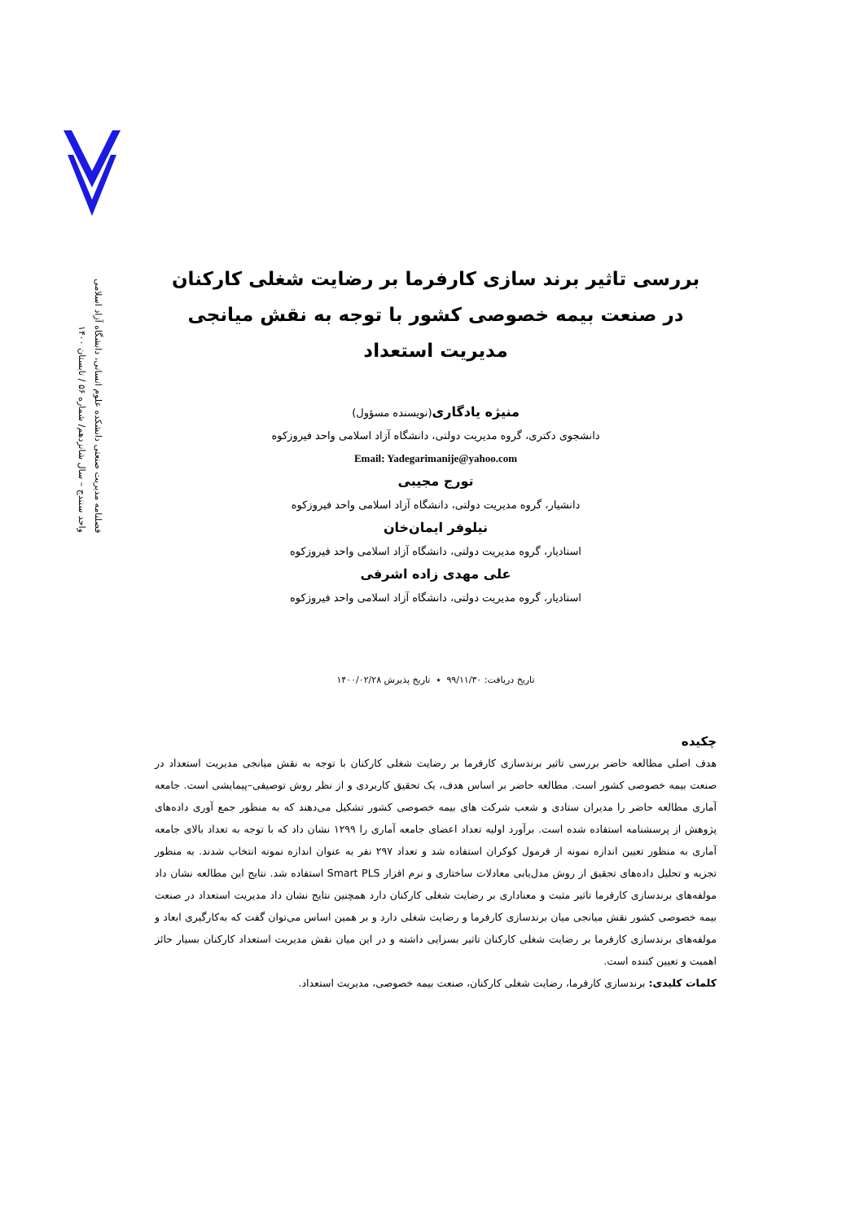فصلنامه مدیریت صنعتی دانشکده علوم انسانی، دانشگاه آزاد اسلامی
واحد سنندج – سال شانزدهم/ شماره ۵۶ / تابستان ۱۴۰۰
بررسی تاثیر برند سازی کارفرما بر رضایت شغلی کارکنان
در صنعت بیمه خصوصی کشور با توجه به نقش میانجی مدیریت استعداد
منیژه یادگاری(نویسنده مسؤول)
دانشجوی دکتری، گروه مدیریت دولتی، دانشگاه آزاد اسلامی واحد فیروزکوه
Email: Yadegarimanije@yahoo.com
تورج مجیبی
دانشیار، گروه مدیریت دولتی، دانشگاه آزاد اسلامی واحد فیروزکوه
نیلوفر ایمان‌خان
استادیار، گروه مدیریت دولتی، دانشگاه آزاد اسلامی واحد فیروزکوه
علی مهدی زاده اشرفی
استادیار، گروه مدیریت دولتی، دانشگاه آزاد اسلامی واحد فیروزکوه
تاریخ دریافت: ۹۹/۱۱/۳۰ ٭ تاریخ پذیرش ۱۴۰۰/۰۲/۲۸
چکیده
هدف اصلی مطالعه حاضر بررسی تاثیر برندسازی کارفرما بر رضایت شغلی کارکنان با توجه به نقش میانجی مدیریت استعداد در صنعت بیمه خصوصی کشور است. مطالعه حاضر بر اساس هدف، یک تحقیق کاربردی و از نظر روش توصیفی–پیمایشی است. جامعه آماری مطالعه حاضر را مدیران ستادی و شعب شرکت های بیمه خصوصی کشور تشکیل می‌دهند که به منظور جمع آوری داده‌های پژوهش از پرسشنامه استفاده شده است. برآورد اولیه تعداد اعضای جامعه آماری را ۱۲۹۹ نشان داد که با توجه به تعداد بالای جامعه آماری به منظور تعیین اندازه نمونه از فرمول کوکران استفاده شد و تعداد ۲۹۷ نفر به عنوان اندازه نمونه انتخاب شدند. به منظور تجزیه و تحلیل داده‌های تحقیق از روش مدل‌یابی معادلات ساختاری و نرم افزار Smart PLS استفاده شد. نتایج این مطالعه نشان داد مولفه‌های برندسازی کارفرما تاثیر مثبت و معناداری بر رضایت شغلی کارکنان دارد همچنین نتایج نشان داد مدیریت استعداد در صنعت بیمه خصوصی کشور نقش میانجی میان برندسازی کارفرما و رضایت شغلی دارد و بر همین اساس می‌توان گفت که به‌کارگیری ابعاد و مولفه‌های برندسازی کارفرما بر رضایت شغلی کارکنان تاثیر بسزایی داشته و در این میان نقش مدیریت استعداد کارکنان بسیار حائز اهمیت و تعیین کننده است.
کلمات کلیدی: برندسازی کارفرما، رضایت شغلی کارکنان، صنعت بیمه خصوصی، مدیریت استعداد.